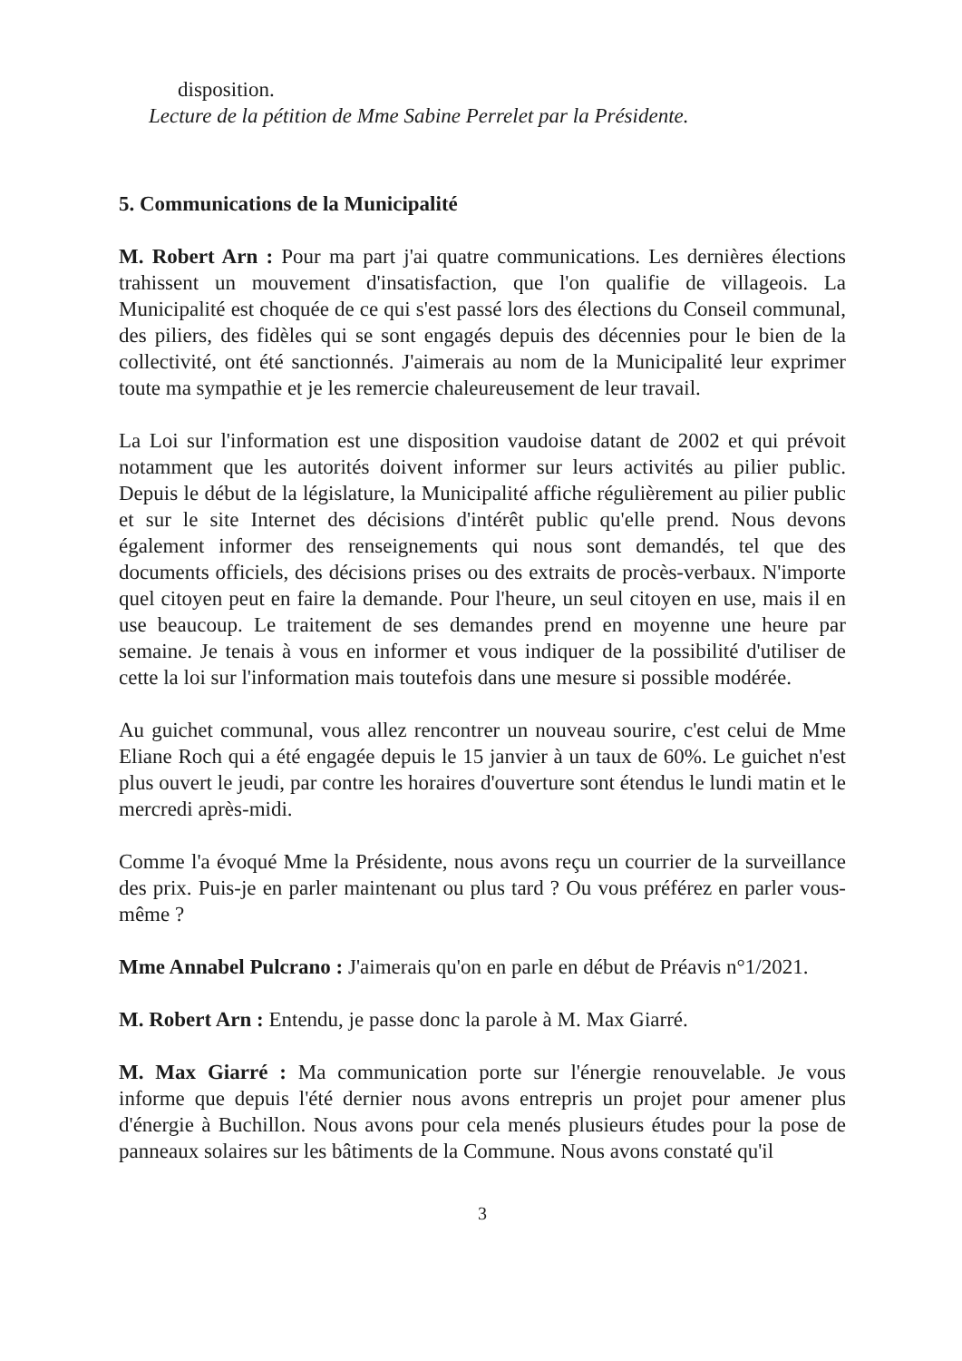disposition.
Lecture de la pétition de Mme Sabine Perrelet par la Présidente.
5. Communications de la Municipalité
M. Robert Arn : Pour ma part j'ai quatre communications. Les dernières élections trahissent un mouvement d'insatisfaction, que l'on qualifie de villageois. La Municipalité est choquée de ce qui s'est passé lors des élections du Conseil communal, des piliers, des fidèles qui se sont engagés depuis des décennies pour le bien de la collectivité, ont été sanctionnés. J'aimerais au nom de la Municipalité leur exprimer toute ma sympathie et je les remercie chaleureusement de leur travail.
La Loi sur l'information est une disposition vaudoise datant de 2002 et qui prévoit notamment que les autorités doivent informer sur leurs activités au pilier public. Depuis le début de la législature, la Municipalité affiche régulièrement au pilier public et sur le site Internet des décisions d'intérêt public qu'elle prend. Nous devons également informer des renseignements qui nous sont demandés, tel que des documents officiels, des décisions prises ou des extraits de procès-verbaux. N'importe quel citoyen peut en faire la demande. Pour l'heure, un seul citoyen en use, mais il en use beaucoup. Le traitement de ses demandes prend en moyenne une heure par semaine. Je tenais à vous en informer et vous indiquer de la possibilité d'utiliser de cette la loi sur l'information mais toutefois dans une mesure si possible modérée.
Au guichet communal, vous allez rencontrer un nouveau sourire, c'est celui de Mme Eliane Roch qui a été engagée depuis le 15 janvier à un taux de 60%. Le guichet n'est plus ouvert le jeudi, par contre les horaires d'ouverture sont étendus le lundi matin et le mercredi après-midi.
Comme l'a évoqué Mme la Présidente, nous avons reçu un courrier de la surveillance des prix. Puis-je en parler maintenant ou plus tard ? Ou vous préférez en parler vous-même ?
Mme Annabel Pulcrano : J'aimerais qu'on en parle en début de Préavis n°1/2021.
M. Robert Arn : Entendu, je passe donc la parole à M. Max Giarré.
M. Max Giarré : Ma communication porte sur l'énergie renouvelable. Je vous informe que depuis l'été dernier nous avons entrepris un projet pour amener plus d'énergie à Buchillon. Nous avons pour cela menés plusieurs études pour la pose de panneaux solaires sur les bâtiments de la Commune. Nous avons constaté qu'il
3